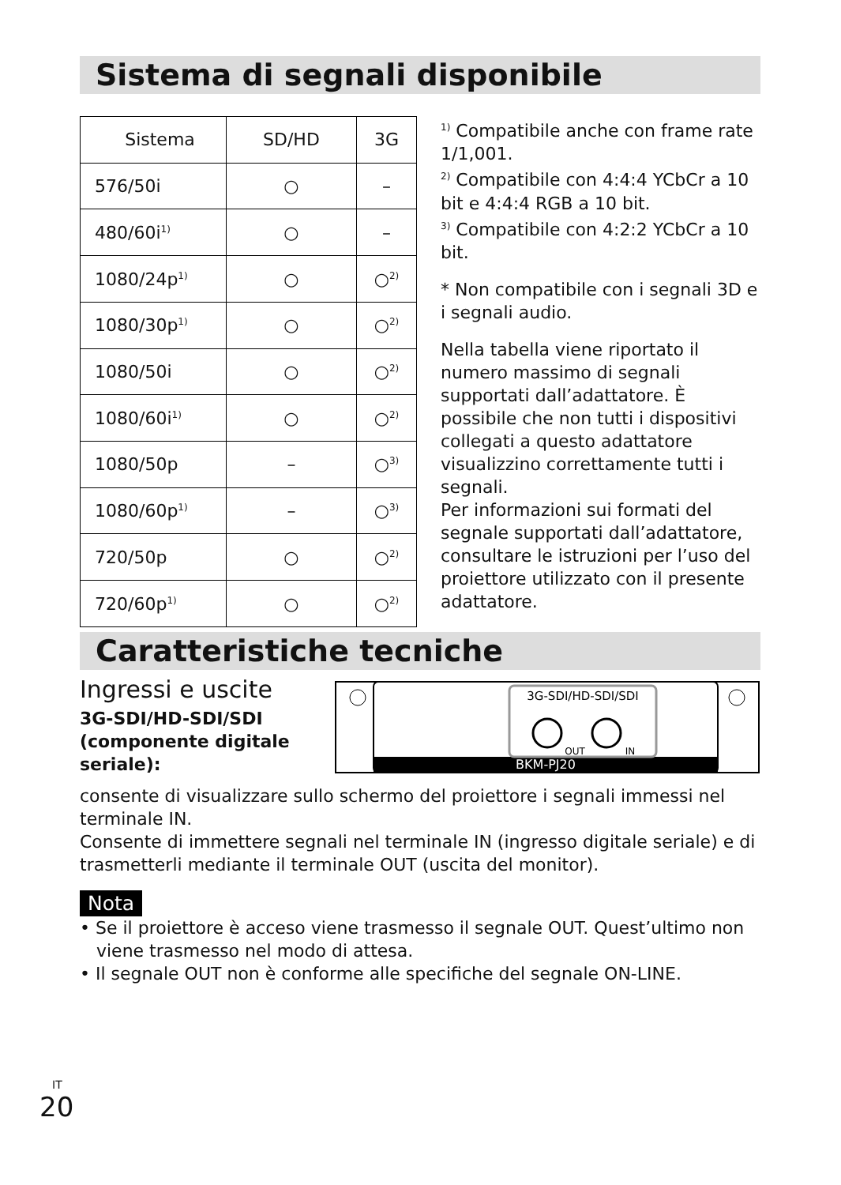Sistema di segnali disponibile
| Sistema | SD/HD | 3G |
| 576/50i | ○ | – |
| 480/60i<sup>1)</sup> | ○ | – |
| 1080/24p<sup>1)</sup> | ○ | ○<sup>2)</sup> |
| 1080/30p<sup>1)</sup> | ○ | ○<sup>2)</sup> |
| 1080/50i | ○ | ○<sup>2)</sup> |
| 1080/60i<sup>1)</sup> | ○ | ○<sup>2)</sup> |
| 1080/50p | – | ○<sup>3)</sup> |
| 1080/60p<sup>1)</sup> | – | ○<sup>3)</sup> |
| 720/50p | ○ | ○<sup>2)</sup> |
| 720/60p<sup>1)</sup> | ○ | ○<sup>2)</sup> |
<sup>1)</sup> Compatibile anche con frame rate 1/1,001.
<sup>2)</sup> Compatibile con 4:4:4 YCbCr a 10 bit e 4:4:4 RGB a 10 bit.
<sup>3)</sup> Compatibile con 4:2:2 YCbCr a 10 bit.
* Non compatibile con i segnali 3D e i segnali audio.
Nella tabella viene riportato il numero massimo di segnali supportati dall’adattatore. È possibile che non tutti i dispositivi collegati a questo adattatore visualizzino correttamente tutti i segnali.
Per informazioni sui formati del segnale supportati dall’adattatore, consultare le istruzioni per l’uso del proiettore utilizzato con il presente adattatore.
Caratteristiche tecniche
Ingressi e uscite
3G-SDI/HD-SDI/SDI
(componente digitale
seriale):
BKM-PJ20
3G-SDI/HD-SDI/SDI
OUT
IN
consente di visualizzare sullo schermo del proiettore i segnali immessi nel terminale IN.
Consente di immettere segnali nel terminale IN (ingresso digitale seriale) e di trasmetterli mediante il terminale OUT (uscita del monitor).
Nota
• Se il proiettore è acceso viene trasmesso il segnale OUT. Quest’ultimo non
viene trasmesso nel modo di attesa.
• Il segnale OUT non è conforme alle specifiche del segnale ON-LINE.
IT
20